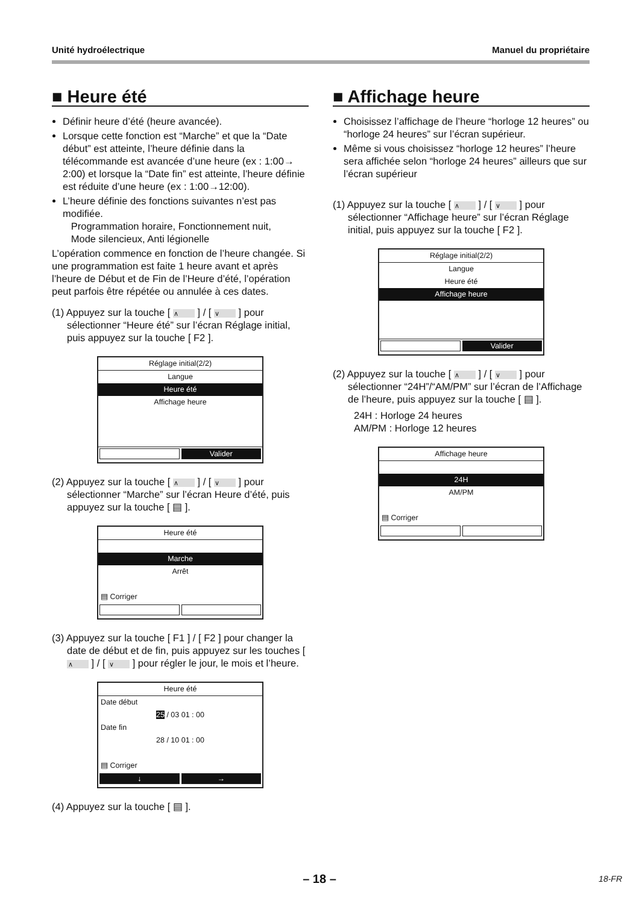Unité hydroélectrique Manuel du propriétaire
■ Heure été
Définir heure d’été (heure avancée).
Lorsque cette fonction est “Marche” et que la “Date début” est atteinte, l’heure définie dans la télécommande est avancée d’une heure (ex : 1:00→ 2:00) et lorsque la “Date fin” est atteinte, l’heure définie est réduite d’une heure (ex : 1:00→12:00).
L’heure définie des fonctions suivantes n’est pas modifiée.
Programmation horaire, Fonctionnement nuit,
Mode silencieux, Anti légionelle
L’opération commence en fonction de l’heure changée. Si une programmation est faite 1 heure avant et après l’heure de Début et de Fin de l’Heure d’été, l’opération peut parfois être répétée ou annulée à ces dates.
(1) Appuyez sur la touche [ ∧ ] / [ ∨ ] pour sélectionner “Heure été” sur l’écran Réglage initial, puis appuyez sur la touche [ F2 ].
Réglage initial(2/2)
Langue
Heure été
Affichage heure
Valider
(2) Appuyez sur la touche [ ∧ ] / [ ∨ ] pour sélectionner “Marche” sur l’écran Heure d’été, puis appuyez sur la touche [ ▤ ].
Heure été
Marche
Arrêt
▤ Corriger
(3) Appuyez sur la touche [ F1 ] / [ F2 ] pour changer la date de début et de fin, puis appuyez sur les touches [ ∧ ] / [ ∨ ] pour régler le jour, le mois et l’heure.
Heure été
Date début
25 / 03 01 : 00
Date fin
28 / 10 01 : 00
▤ Corriger
↓ →
(4) Appuyez sur la touche [ ▤ ].
■ Affichage heure
Choisissez l’affichage de l’heure “horloge 12 heures” ou “horloge 24 heures” sur l’écran supérieur.
Même si vous choisissez “horloge 12 heures” l’heure sera affichée selon “horloge 24 heures” ailleurs que sur l’écran supérieur
(1) Appuyez sur la touche [ ∧ ] / [ ∨ ] pour sélectionner “Affichage heure” sur l’écran Réglage initial, puis appuyez sur la touche [ F2 ].
Réglage initial(2/2)
Langue
Heure été
Affichage heure
Valider
(2) Appuyez sur la touche [ ∧ ] / [ ∨ ] pour sélectionner “24H”/“AM/PM” sur l’écran de l’Affichage de l’heure, puis appuyez sur la touche [ ▤ ].
24H : Horloge 24 heures
AM/PM : Horloge 12 heures
Affichage heure
24H
AM/PM
▤ Corriger
– 18 – 18-FR